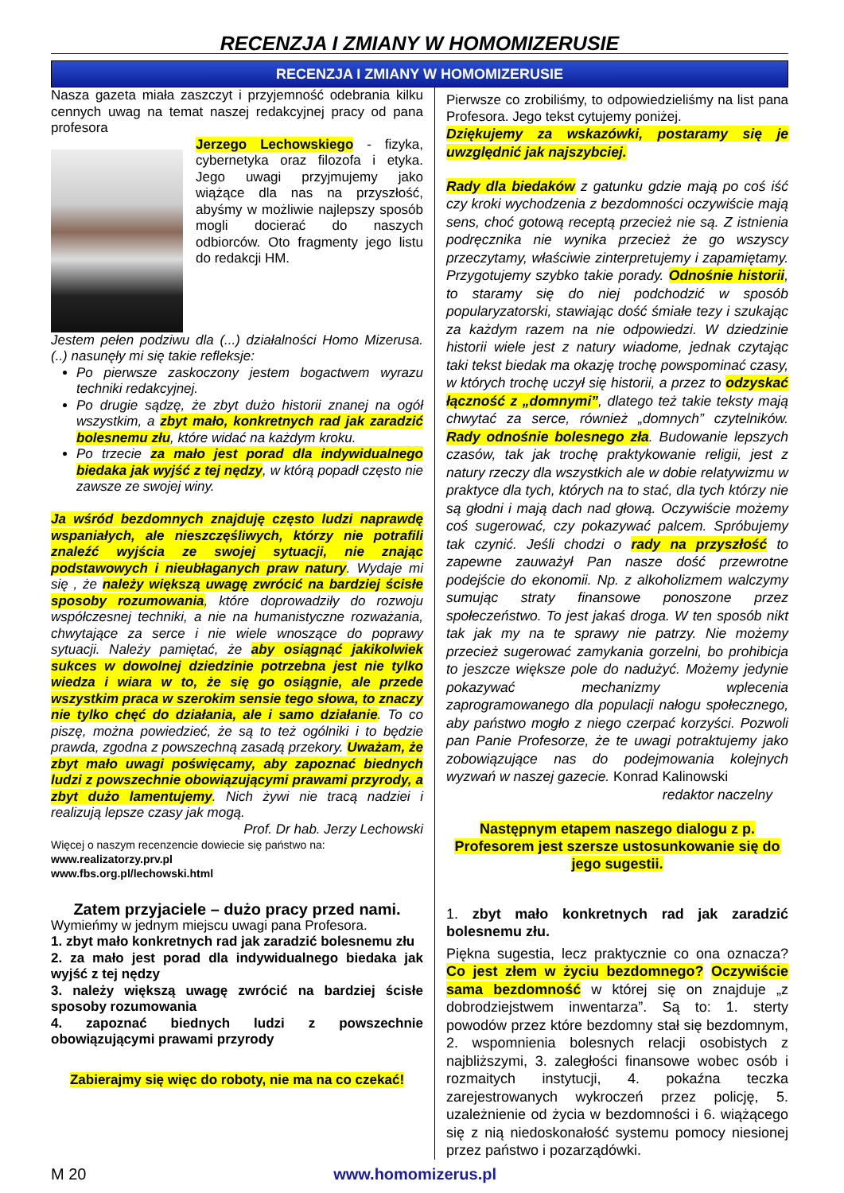RECENZJA I ZMIANY W HOMOMIZERUSIE
RECENZJA I ZMIANY W HOMOMIZERUSIE
Nasza gazeta miała zaszczyt i przyjemność odebrania kilku cennych uwag na temat naszej redakcyjnej pracy od pana profesora
Jerzego Lechowskiego - fizyka, cybernetyka oraz filozofa i etyka. Jego uwagi przyjmujemy jako wiążące dla nas na przyszłość, abyśmy w możliwie najlepszy sposób mogli docierać do naszych odbiorców. Oto fragmenty jego listu do redakcji HM.
Jestem pełen podziwu dla (...) działalności Homo Mizerusa. (..) nasunęły mi się takie refleksje:
Po pierwsze zaskoczony jestem bogactwem wyrazu techniki redakcyjnej.
Po drugie sądzę, że zbyt dużo historii znanej na ogół wszystkim, a zbyt mało, konkretnych rad jak zaradzić bolesnemu złu, które widać na każdym kroku.
Po trzecie za mało jest porad dla indywidualnego biedaka jak wyjść z tej nędzy, w którą popadł często nie zawsze ze swojej winy.
Ja wśród bezdomnych znajduję często ludzi naprawdę wspaniałych, ale nieszczęśliwych, którzy nie potrafili znaleźć wyjścia ze swojej sytuacji, nie znając podstawowych i nieubłaganych praw natury. Wydaje mi się , że należy większą uwagę zwrócić na bardziej ścisłe sposoby rozumowania, które doprowadziły do rozwoju współczesnej techniki, a nie na humanistyczne rozważania, chwytające za serce i nie wiele wnoszące do poprawy sytuacji. Należy pamiętać, że aby osiągnąć jakikolwiek sukces w dowolnej dziedzinie potrzebna jest nie tylko wiedza i wiara w to, że się go osiągnie, ale przede wszystkim praca w szerokim sensie tego słowa, to znaczy nie tylko chęć do działania, ale i samo działanie. To co piszę, można powiedzieć, że są to też ogólniki i to będzie prawda, zgodna z powszechną zasadą przekory. Uważam, że zbyt mało uwagi poświęcamy, aby zapoznać biednych ludzi z powszechnie obowiązującymi prawami przyrody, a zbyt dużo lamentujemy. Nich żywi nie tracą nadziei i realizują lepsze czasy jak mogą.
Prof. Dr hab. Jerzy Lechowski
Więcej o naszym recenzencie dowiecie się państwo na:
www.realizatorzy.prv.pl
www.fbs.org.pl/lechowski.html
Zatem przyjaciele – dużo pracy przed nami.
Wymieńmy w jednym miejscu uwagi pana Profesora.
1. zbyt mało konkretnych rad jak zaradzić bolesnemu złu
2. za mało jest porad dla indywidualnego biedaka jak wyjść z tej nędzy
3. należy większą uwagę zwrócić na bardziej ścisłe sposoby rozumowania
4. zapoznać biednych ludzi z powszechnie obowiązującymi prawami przyrody
Zabierajmy się więc do roboty, nie ma na co czekać!
Pierwsze co zrobiliśmy, to odpowiedzieliśmy na list pana Profesora. Jego tekst cytujemy poniżej.
Dziękujemy za wskazówki, postaramy się je uwzględnić jak najszybciej.
Rady dla biedaków z gatunku gdzie mają po coś iść czy kroki wychodzenia z bezdomności oczywiście mają sens, choć gotową receptą przecież nie są. Z istnienia podręcznika nie wynika przecież że go wszyscy przeczytamy, właściwie zinterpretujemy i zapamiętamy. Przygotujemy szybko takie porady. Odnośnie historii, to staramy się do niej podchodzić w sposób popularyzatorski, stawiając dość śmiałe tezy i szukając za każdym razem na nie odpowiedzi. W dziedzinie historii wiele jest z natury wiadome, jednak czytając taki tekst biedak ma okazję trochę powspominać czasy, w których trochę uczył się historii, a przez to odzyskać łączność z „domnymi”, dlatego też takie teksty mają chwytać za serce, również „domnych” czytelników. Rady odnośnie bolesnego zła. Budowanie lepszych czasów, tak jak trochę praktykowanie religii, jest z natury rzeczy dla wszystkich ale w dobie relatywizmu w praktyce dla tych, których na to stać, dla tych którzy nie są głodni i mają dach nad głową. Oczywiście możemy coś sugerować, czy pokazywać palcem. Spróbujemy tak czynić. Jeśli chodzi o rady na przyszłość to zapewne zauważył Pan nasze dość przewrotne podejście do ekonomii. Np. z alkoholizmem walczymy sumując straty finansowe ponoszone przez społeczeństwo. To jest jakaś droga. W ten sposób nikt tak jak my na te sprawy nie patrzy. Nie możemy przecież sugerować zamykania gorzelni, bo prohibicja to jeszcze większe pole do nadużyć. Możemy jedynie pokazywać mechanizmy wplecenia zaprogramowanego dla populacji nałogu społecznego, aby państwo mogło z niego czerpać korzyści. Pozwoli pan Panie Profesorze, że te uwagi potraktujemy jako zobowiązujące nas do podejmowania kolejnych wyzwań w naszej gazecie. Konrad Kalinowski
redaktor naczelny
Następnym etapem naszego dialogu z p. Profesorem jest szersze ustosunkowanie się do jego sugestii.
1. zbyt mało konkretnych rad jak zaradzić bolesnemu złu.
Piękna sugestia, lecz praktycznie co ona oznacza? Co jest złem w życiu bezdomnego? Oczywiście sama bezdomność w której się on znajduje „z dobrodziejstwem inwentarza”. Są to: 1. sterty powodów przez które bezdomny stał się bezdomnym, 2. wspomnienia bolesnych relacji osobistych z najbliższymi, 3. zaległości finansowe wobec osób i rozmaitych instytucji, 4. pokaźna teczka zarejestrowanych wykroczeń przez policję, 5. uzależnienie od życia w bezdomności i 6. wiążącego się z nią niedoskonałość systemu pomocy niesionej przez państwo i pozarządówki.
M 20 www.homomizerus.pl